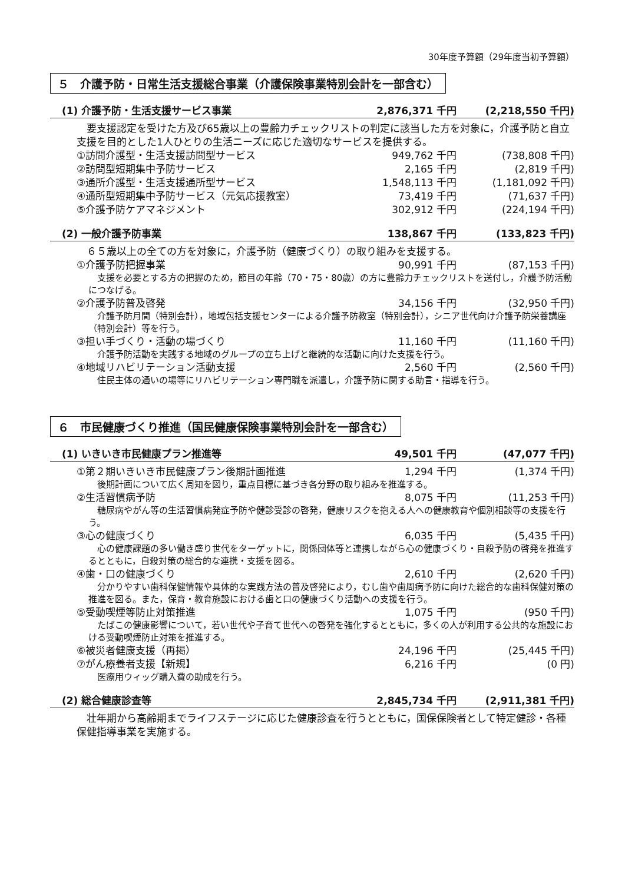30年度予算額（29年度当初予算額）
５　介護予防・日常生活支援総合事業（介護保険事業特別会計を一部含む）
(1) 介護予防・生活支援サービス事業 2,876,371 千円 (2,218,550 千円)
要支援認定を受けた方及び65歳以上の豊齢力チェックリストの判定に該当した方を対象に，介護予防と自立支援を目的とした1人ひとりの生活ニーズに応じた適切なサービスを提供する。
①訪問介護型・生活支援訪問型サービス 949,762 千円 (738,808 千円)
②訪問型短期集中予防サービス 2,165 千円 (2,819 千円)
③通所介護型・生活支援通所型サービス 1,548,113 千円 (1,181,092 千円)
④通所型短期集中予防サービス（元気応援教室） 73,419 千円 (71,637 千円)
⑤介護予防ケアマネジメント 302,912 千円 (224,194 千円)
(2) 一般介護予防事業 138,867 千円 (133,823 千円)
６５歳以上の全ての方を対象に，介護予防（健康づくり）の取り組みを支援する。
①介護予防把握事業 90,991 千円 (87,153 千円)
支援を必要とする方の把握のため，節目の年齢（70・75・80歳）の方に豊齢力チェックリストを送付し，介護予防活動につなげる。
②介護予防普及啓発 34,156 千円 (32,950 千円)
介護予防月間（特別会計），地域包括支援センターによる介護予防教室（特別会計），シニア世代向け介護予防栄養講座（特別会計）等を行う。
③担い手づくり・活動の場づくり 11,160 千円 (11,160 千円)
介護予防活動を実践する地域のグループの立ち上げと継続的な活動に向けた支援を行う。
④地域リハビリテーション活動支援 2,560 千円 (2,560 千円)
住民主体の通いの場等にリハビリテーション専門職を派遣し，介護予防に関する助言・指導を行う。
６　市民健康づくり推進（国民健康保険事業特別会計を一部含む）
(1) いきいき市民健康プラン推進等 49,501 千円 (47,077 千円)
①第２期いきいき市民健康プラン後期計画推進 1,294 千円 (1,374 千円)
後期計画について広く周知を図り，重点目標に基づき各分野の取り組みを推進する。
②生活習慣病予防 8,075 千円 (11,253 千円)
糖尿病やがん等の生活習慣病発症予防や健診受診の啓発，健康リスクを抱える人への健康教育や個別相談等の支援を行う。
③心の健康づくり 6,035 千円 (5,435 千円)
心の健康課題の多い働き盛り世代をターゲットに，関係団体等と連携しながら心の健康づくり・自殺予防の啓発を推進するとともに，自殺対策の総合的な連携・支援を図る。
④歯・口の健康づくり 2,610 千円 (2,620 千円)
分かりやすい歯科保健情報や具体的な実践方法の普及啓発により，むし歯や歯周病予防に向けた総合的な歯科保健対策の推進を図る。また，保育・教育施設における歯と口の健康づくり活動への支援を行う。
⑤受動喫煙等防止対策推進 1,075 千円 (950 千円)
たばこの健康影響について，若い世代や子育て世代への啓発を強化するとともに，多くの人が利用する公共的な施設における受動喫煙防止対策を推進する。
⑥被災者健康支援（再掲） 24,196 千円 (25,445 千円)
⑦がん療養者支援【新規】 6,216 千円 (0 円)
医療用ウィッグ購入費の助成を行う。
(2) 総合健康診査等 2,845,734 千円 (2,911,381 千円)
壮年期から高齢期までライフステージに応じた健康診査を行うとともに，国保保険者として特定健診・各種保健指導事業を実施する。